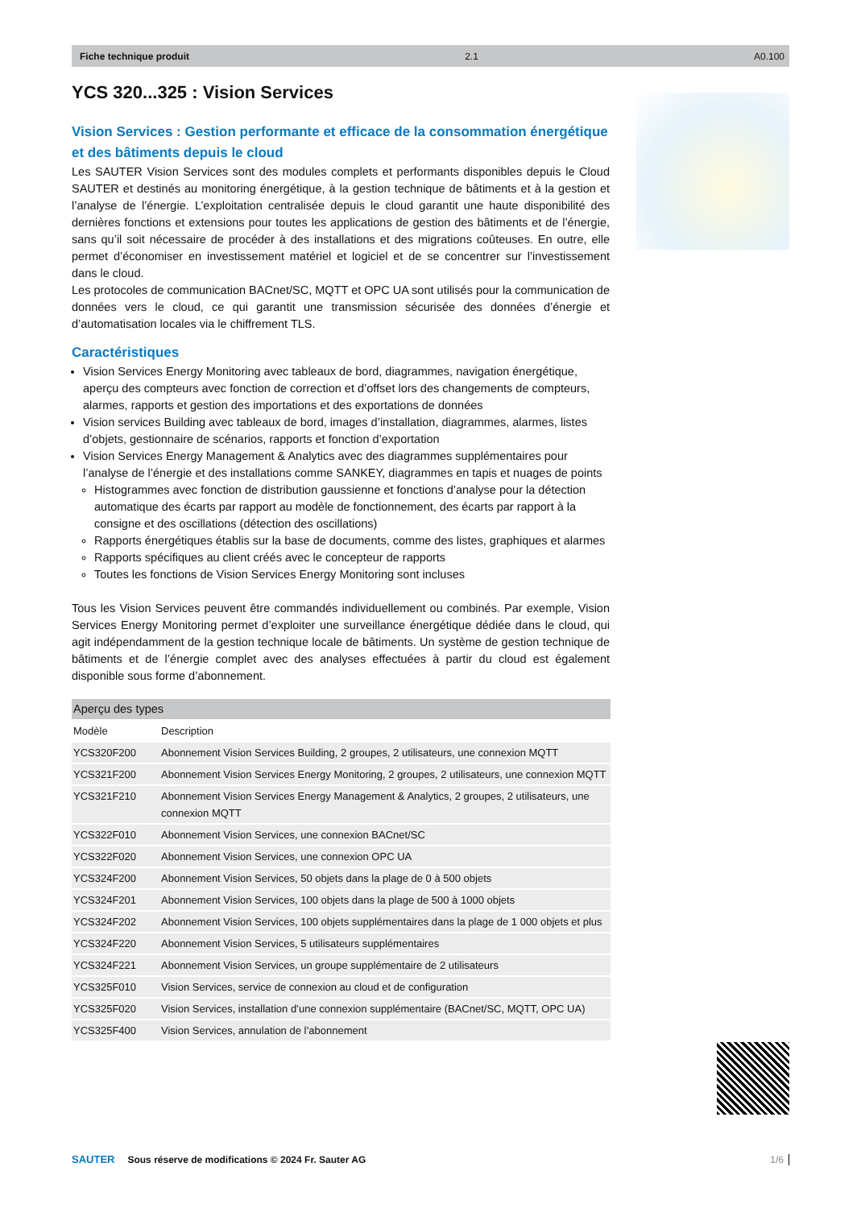Fiche technique produit 2.1 A0.100
YCS 320...325 : Vision Services
Vision Services : Gestion performante et efficace de la consommation énergétique et des bâtiments depuis le cloud
Les SAUTER Vision Services sont des modules complets et performants disponibles depuis le Cloud SAUTER et destinés au monitoring énergétique, à la gestion technique de bâtiments et à la gestion et l’analyse de l’énergie. L’exploitation centralisée depuis le cloud garantit une haute disponibilité des dernières fonctions et extensions pour toutes les applications de gestion des bâtiments et de l’énergie, sans qu’il soit nécessaire de procéder à des installations et des migrations coûteuses. En outre, elle permet d’économiser en investissement matériel et logiciel et de se concentrer sur l’investissement dans le cloud.
Les protocoles de communication BACnet/SC, MQTT et OPC UA sont utilisés pour la communication de données vers le cloud, ce qui garantit une transmission sécurisée des données d’énergie et d’automatisation locales via le chiffrement TLS.
Caractéristiques
Vision Services Energy Monitoring avec tableaux de bord, diagrammes, navigation énergétique, aperçu des compteurs avec fonction de correction et d’offset lors des changements de compteurs, alarmes, rapports et gestion des importations et des exportations de données
Vision services Building avec tableaux de bord, images d’installation, diagrammes, alarmes, listes d’objets, gestionnaire de scénarios, rapports et fonction d’exportation
Vision Services Energy Management & Analytics avec des diagrammes supplémentaires pour l’analyse de l’énergie et des installations comme SANKEY, diagrammes en tapis et nuages de points
Histogrammes avec fonction de distribution gaussienne et fonctions d’analyse pour la détection automatique des écarts par rapport au modèle de fonctionnement, des écarts par rapport à la consigne et des oscillations (détection des oscillations)
Rapports énergétiques établis sur la base de documents, comme des listes, graphiques et alarmes
Rapports spécifiques au client créés avec le concepteur de rapports
Toutes les fonctions de Vision Services Energy Monitoring sont incluses
Tous les Vision Services peuvent être commandés individuellement ou combinés. Par exemple, Vision Services Energy Monitoring permet d’exploiter une surveillance énergétique dédiée dans le cloud, qui agit indépendamment de la gestion technique locale de bâtiments. Un système de gestion technique de bâtiments et de l’énergie complet avec des analyses effectuées à partir du cloud est également disponible sous forme d’abonnement.
| Aperçu des types | |
| --- | --- |
| Modèle | Description |
| YCS320F200 | Abonnement Vision Services Building, 2 groupes, 2 utilisateurs, une connexion MQTT |
| YCS321F200 | Abonnement Vision Services Energy Monitoring, 2 groupes, 2 utilisateurs, une connexion MQTT |
| YCS321F210 | Abonnement Vision Services Energy Management & Analytics, 2 groupes, 2 utilisateurs, une connexion MQTT |
| YCS322F010 | Abonnement Vision Services, une connexion BACnet/SC |
| YCS322F020 | Abonnement Vision Services, une connexion OPC UA |
| YCS324F200 | Abonnement Vision Services, 50 objets dans la plage de 0 à 500 objets |
| YCS324F201 | Abonnement Vision Services, 100 objets dans la plage de 500 à 1000 objets |
| YCS324F202 | Abonnement Vision Services, 100 objets supplémentaires dans la plage de 1 000 objets et plus |
| YCS324F220 | Abonnement Vision Services, 5 utilisateurs supplémentaires |
| YCS324F221 | Abonnement Vision Services, un groupe supplémentaire de 2 utilisateurs |
| YCS325F010 | Vision Services, service de connexion au cloud et de configuration |
| YCS325F020 | Vision Services, installation d’une connexion supplémentaire (BACnet/SC, MQTT, OPC UA) |
| YCS325F400 | Vision Services, annulation de l’abonnement |
SAUTER Sous réserve de modifications © 2024 Fr. Sauter AG 1/6